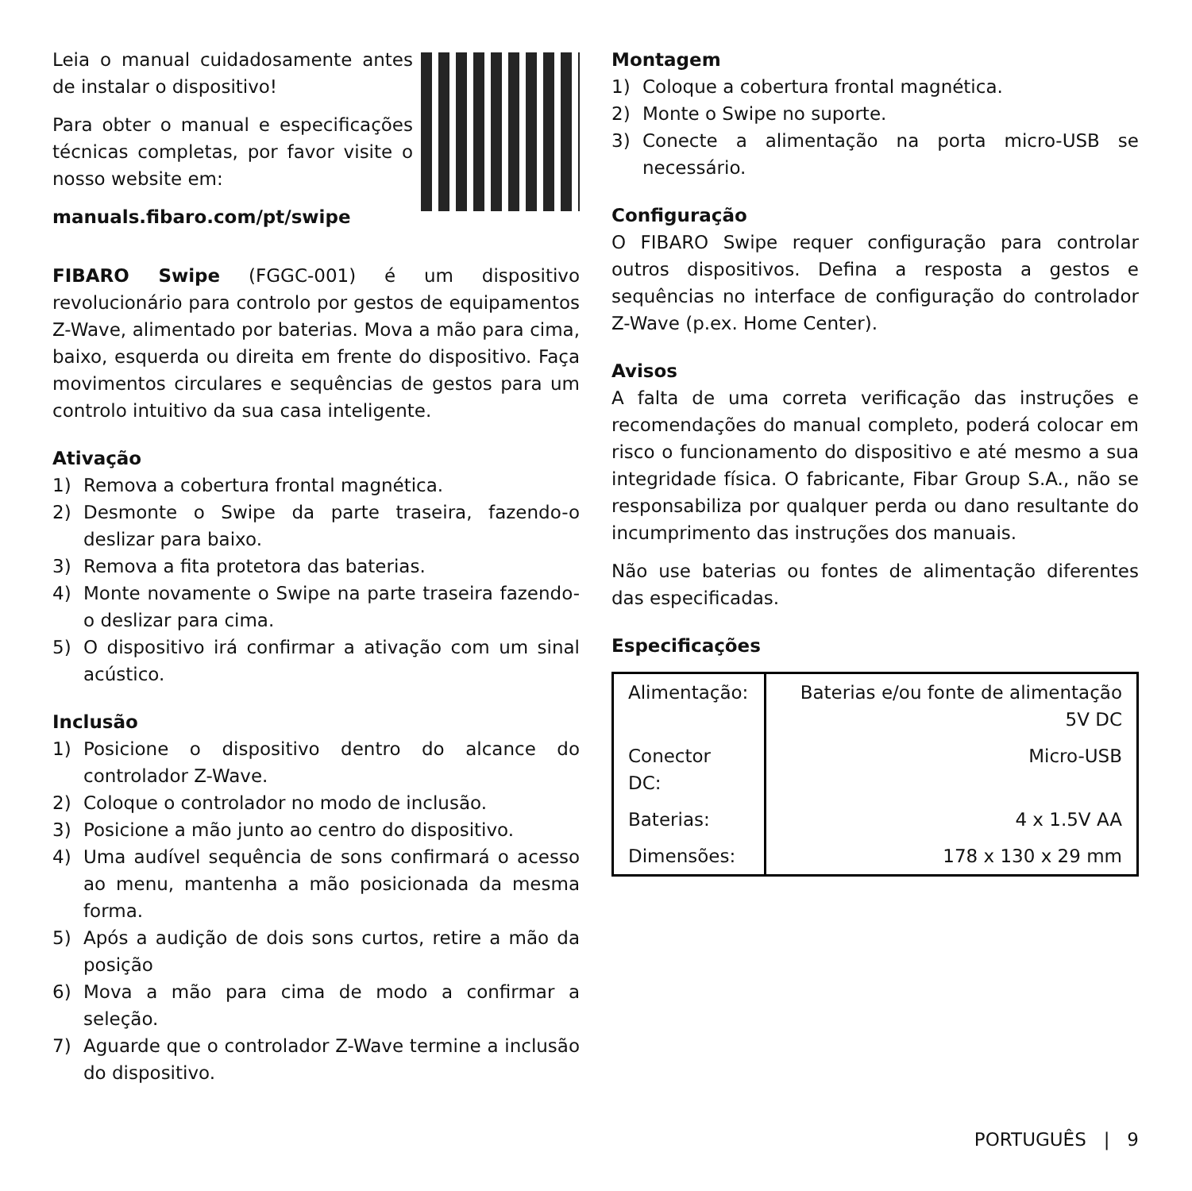Leia o manual cuidadosamente antes de instalar o dispositivo!
Para obter o manual e especificações técnicas completas, por favor visite o nosso website em:
manuals.fibaro.com/pt/swipe
FIBARO Swipe (FGGC-001) é um dispositivo revolucionário para controlo por gestos de equipamentos Z-Wave, alimentado por baterias. Mova a mão para cima, baixo, esquerda ou direita em frente do dispositivo. Faça movimentos circulares e sequências de gestos para um controlo intuitivo da sua casa inteligente.
Ativação
1) Remova a cobertura frontal magnética.
2) Desmonte o Swipe da parte traseira, fazendo-o deslizar para baixo.
3) Remova a fita protetora das baterias.
4) Monte novamente o Swipe na parte traseira fazendo-o deslizar para cima.
5) O dispositivo irá confirmar a ativação com um sinal acústico.
Inclusão
1) Posicione o dispositivo dentro do alcance do controlador Z-Wave.
2) Coloque o controlador no modo de inclusão.
3) Posicione a mão junto ao centro do dispositivo.
4) Uma audível sequência de sons confirmará o acesso ao menu, mantenha a mão posicionada da mesma forma.
5) Após a audição de dois sons curtos, retire a mão da posição
6) Mova a mão para cima de modo a confirmar a seleção.
7) Aguarde que o controlador Z-Wave termine a inclusão do dispositivo.
Montagem
1) Coloque a cobertura frontal magnética.
2) Monte o Swipe no suporte.
3) Conecte a alimentação na porta micro-USB se necessário.
Configuração
O FIBARO Swipe requer configuração para controlar outros dispositivos. Defina a resposta a gestos e sequências no interface de configuração do controlador Z-Wave (p.ex. Home Center).
Avisos
A falta de uma correta verificação das instruções e recomendações do manual completo, poderá colocar em risco o funcionamento do dispositivo e até mesmo a sua integridade física. O fabricante, Fibar Group S.A., não se responsabiliza por qualquer perda ou dano resultante do incumprimento das instruções dos manuais.
Não use baterias ou fontes de alimentação diferentes das especificadas.
Especificações
| Alimentação: | Baterias e/ou fonte de alimentação 5V DC |
| Conector DC: | Micro-USB |
| Baterias: | 4 x 1.5V AA |
| Dimensões: | 178 x 130 x 29 mm |
PORTUGUÊS | 9